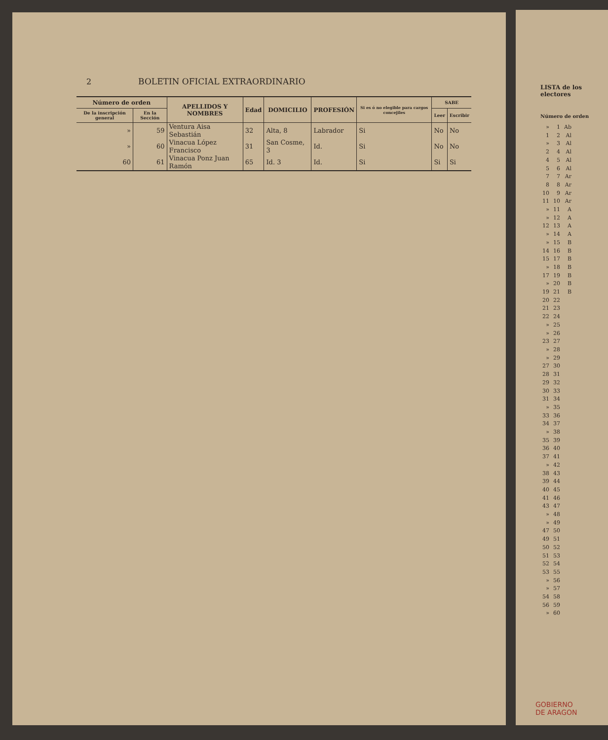2 BOLETIN OFICIAL EXTRAORDINARIO
| Número de orden | | APELLIDOS Y NOMBRES | Edad | DOMICILIO | PROFESIÓN | Si es ó no elegible para cargos concejiles | SABE | |
| --- | --- | --- | --- | --- | --- | --- | --- | --- |
| De la inscripción general | En la Sección | | | | | | Leer | Escribir |
| » | 59 | Ventura Aisa Sebastián | 32 | Alta, 8 | Labrador | Si | No | No |
| » | 60 | Vinacua López Francisco | 31 | San Cosme, 3 | Id. | Si | No | No |
| 60 | 61 | Vinacua Ponz Juan Ramón | 65 | Id. 3 | Id. | Si | Si | Si |
LISTA de los electores
Número de orden
| » | 1 | Ab |
| 1 | 2 | Al |
| » | 3 | Al |
| 2 | 4 | Al |
| 4 | 5 | Al |
| 5 | 6 | Al |
| 7 | 7 | Ar |
| 8 | 8 | Ar |
| 10 | 9 | Ar |
| 11 | 10 | Ar |
| » | 11 | A |
| » | 12 | A |
| 12 | 13 | A |
| » | 14 | A |
| » | 15 | B |
| 14 | 16 | B |
| 15 | 17 | B |
| » | 18 | B |
| 17 | 19 | B |
| » | 20 | B |
| 19 | 21 | B |
| 20 | 22 | |
| 21 | 23 | |
| 22 | 24 | |
| » | 25 | |
| » | 26 | |
| 23 | 27 | |
| » | 28 | |
| » | 29 | |
| 27 | 30 | |
| 28 | 31 | |
| 29 | 32 | |
| 30 | 33 | |
| 31 | 34 | |
| » | 35 | |
| 33 | 36 | |
| 34 | 37 | |
| » | 38 | |
| 35 | 39 | |
| 36 | 40 | |
| 37 | 41 | |
| » | 42 | |
| 38 | 43 | |
| 39 | 44 | |
| 40 | 45 | |
| 41 | 46 | |
| 43 | 47 | |
| » | 48 | |
| » | 49 | |
| 47 | 50 | |
| 49 | 51 | |
| 50 | 52 | |
| 51 | 53 | |
| 52 | 54 | |
| 53 | 55 | |
| » | 56 | |
| » | 57 | |
| 54 | 58 | |
| 56 | 59 | |
| » | 60 | |
GOBIERNO
DE ARAGON